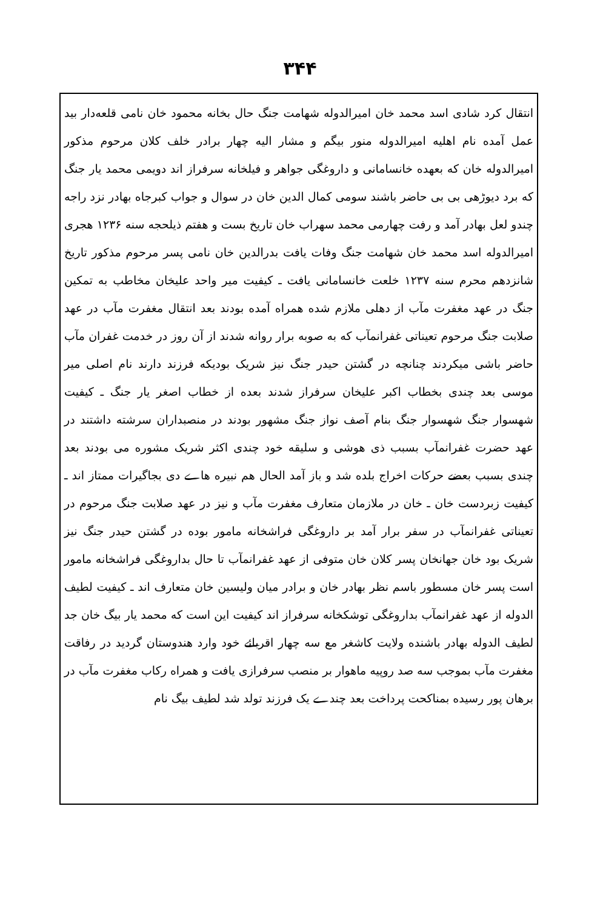۳۴۴
انتقال کرد شادی اسد محمد خان امیرالدوله شهامت جنگ حال بخانه محمود خان نامی قلعه‌دار بید عمل آمده نام اهلیه امیرالدوله منور بیگم و مشار الیه چهار برادر خلف کلان مرحوم مذکور امیرالدوله خان که بعهده خانسامانی و داروغگی جواهر و فیلخانه سرفراز اند دویمی محمد یار جنگ که برد دیوڑهی بی بی حاضر باشند سومی کمال الدین خان در سوال و جواب کبرجاه بهادر نزد راجه چندو لعل بهادر آمد و رفت چهارمی محمد سهراب خان تاریخ بست و هفتم ذیلحجه سنه ۱۲۳۶ هجری امیرالدوله اسد محمد خان شهامت جنگ وفات یافت بدرالدین خان نامی پسر مرحوم مذکور تاریخ شانزدهم محرم سنه ۱۲۳۷ خلعت خانسامانی یافت ـ کیفیت میر واحد علیخان مخاطب به تمکین جنگ در عهد مغفرت مآب از دهلی ملازم شده همراه آمده بودند بعد انتقال مغفرت مآب در عهد صلابت جنگ مرحوم تعیناتی غفرانمآب که به صوبه برار روانه شدند از آن روز در خدمت غفران مآب حاضر باشی میکردند چنانچه در گشتن حیدر جنگ نیز شریک بودیکه فرزند دارند نام اصلی میر موسی بعد چندی بخطاب اکبر علیخان سرفراز شدند بعده از خطاب اصغر یار جنگ ـ کیفیت شهسوار جنگ شهسوار جنگ بنام آصف نواز جنگ مشهور بودند در منصبداران سرشته داشتند در عهد حضرت غفرانمآب بسبب ذی هوشی و سلیقه خود چندی اکثر شریک مشوره می بودند بعد چندی بسبب بعضے حرکات اخراج بلده شد و باز آمد الحال هم نبیره هاے دی بجاگیرات ممتاز اند ـ کیفیت زبردست خان ـ خان در ملازمان متعارف مغفرت مآب و نیز در عهد صلابت جنگ مرحوم در تعیناتی غفرانمآب در سفر برار آمد بر داروغگی فراشخانه مامور بوده در گشتن حیدر جنگ نیز شریک بود خان جهانخان پسر کلان خان متوفی از عهد غفرانمآب تا حال بداروغگی فراشخانه مامور است پسر خان مسطور باسم نظر بهادر خان و برادر میان ولیسین خان متعارف اند ـ کیفیت لطیف الدوله از عهد غفرانمآب بداروغگی توشکخانه سرفراز اند کیفیت این است که محمد یار بیگ خان جد لطیف الدوله بهادر باشنده ولایت کاشغر مع سه چهار اقربائے خود وارد هندوستان گردید در رفاقت مغفرت مآب بموجب سه صد روپیه ماهوار بر منصب سرفرازی یافت و همراه رکاب مغفرت مآب در برهان پور رسیده بمناکحت پرداخت بعد چندے یک فرزند تولد شد لطیف بیگ نام